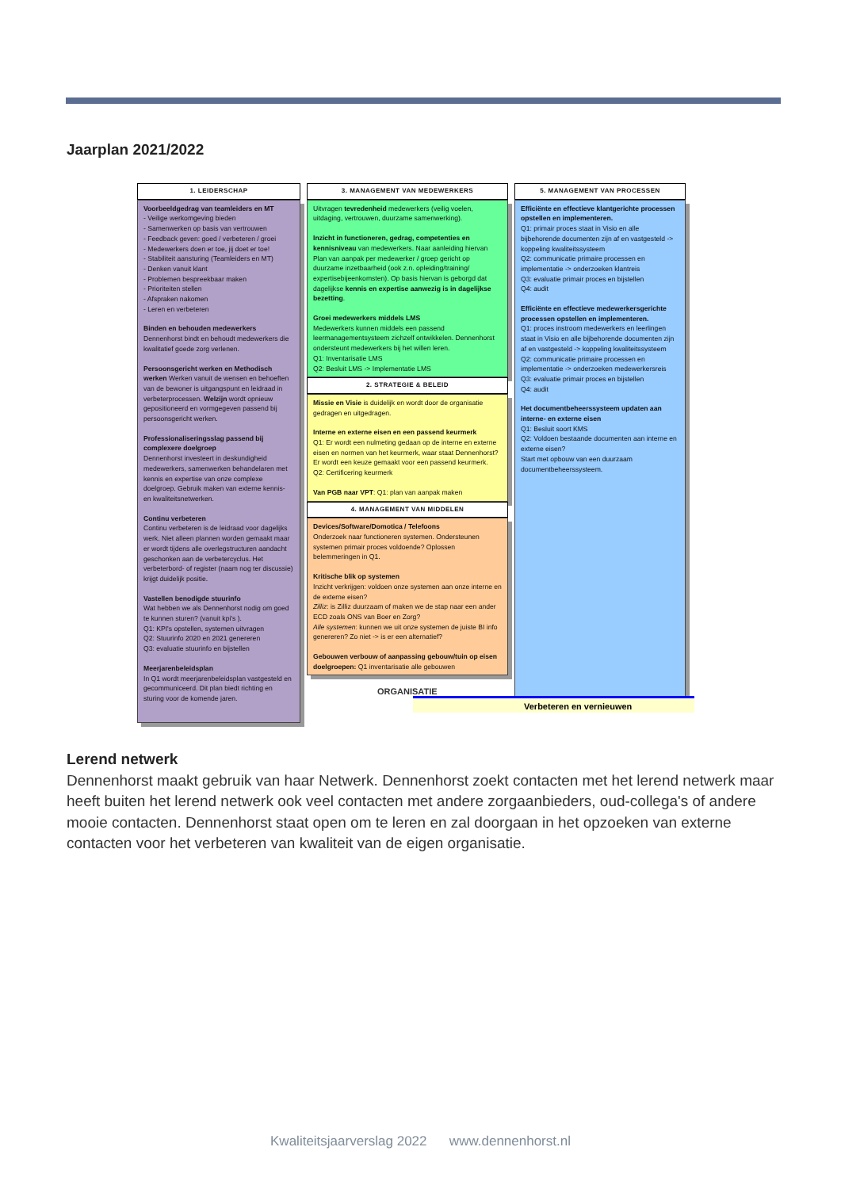Jaarplan 2021/2022
1. LEIDERSCHAP
Voorbeeldgedrag van teamleiders en MT
- Veilige werkomgeving bieden
- Samenwerken op basis van vertrouwen
- Feedback geven: goed / verbeteren / groei
- Medewerkers doen er toe, jij doet er toe!
- Stabiliteit aansturing (Teamleiders en MT)
- Denken vanuit klant
- Problemen bespreekbaar maken
- Prioriteiten stellen
- Afspraken nakomen
- Leren en verbeteren
Binden en behouden medewerkers
Dennenhorst bindt en behoudt medewerkers die kwalitatief goede zorg verlenen.
Persoonsgericht werken en Methodisch werken Werken vanuit de wensen en behoeften van de bewoner is uitgangspunt en leidraad in verbeterprocessen. Welzijn wordt opnieuw gepositioneerd en vormgegeven passend bij persoonsgericht werken.
Professionaliseringsslag passend bij complexere doelgroep
Dennenhorst investeert in deskundigheid medewerkers, samenwerken behandelaren met kennis en expertise van onze complexe doelgroep. Gebruik maken van externe kennis- en kwaliteitsnetwerken.
Continu verbeteren
Continu verbeteren is de leidraad voor dagelijks werk. Niet alleen plannen worden gemaakt maar er wordt tijdens alle overlegstructuren aandacht geschonken aan de verbetercyclus. Het verbeterbord- of register (naam nog ter discussie) krijgt duidelijk positie.
Vastellen benodigde stuurinfo
Wat hebben we als Dennenhorst nodig om goed te kunnen sturen? (vanuit kpi's ).
Q1: KPI's opstellen, systemen uitvragen
Q2: Stuurinfo 2020 en 2021 genereren
Q3: evaluatie stuurinfo en bijstellen
Meerjarenbeleidsplan
In Q1 wordt meerjarenbeleidsplan vastgesteld en gecommuniceerd. Dit plan biedt richting en sturing voor de komende jaren.
3. MANAGEMENT VAN MEDEWERKERS
Uitvragen tevredenheid medewerkers (veilig voelen, uitdaging, vertrouwen, duurzame samenwerking).
Inzicht in functioneren, gedrag, competenties en kennisniveau van medewerkers. Naar aanleiding hiervan Plan van aanpak per medewerker / groep gericht op duurzame inzetbaarheid (ook z.n. opleiding/training/ expertisebijeenkomsten). Op basis hiervan is geborgd dat dagelijkse kennis en expertise aanwezig is in dagelijkse bezetting.
Groei medewerkers middels LMS
Medewerkers kunnen middels een passend leermanagementsysteem zichzelf ontwikkelen. Dennenhorst ondersteunt medewerkers bij het willen leren.
Q1: Inventarisatie LMS
Q2: Besluit LMS -> Implementatie LMS
2. STRATEGIE & BELEID
Missie en Visie is duidelijk en wordt door de organisatie gedragen en uitgedragen.
Interne en externe eisen en een passend keurmerk
Q1: Er wordt een nulmeting gedaan op de interne en externe eisen en normen van het keurmerk, waar staat Dennenhorst? Er wordt een keuze gemaakt voor een passend keurmerk.
Q2: Certificering keurmerk
Van PGB naar VPT: Q1: plan van aanpak maken
4. MANAGEMENT VAN MIDDELEN
Devices/Software/Domotica / Telefoons
Onderzoek naar functioneren systemen. Ondersteunen systemen primair proces voldoende? Oplossen belemmeringen in Q1.
Kritische blik op systemen
Inzicht verkrijgen: voldoen onze systemen aan onze interne en de externe eisen?
Zilliz: is Zilliz duurzaam of maken we de stap naar een ander ECD zoals ONS van Boer en Zorg?
Alle systemen: kunnen we uit onze systemen de juiste BI info genereren? Zo niet -> is er een alternatief?
Gebouwen verbouw of aanpassing gebouw/tuin op eisen doelgroepen: Q1 inventarisatie alle gebouwen
5. MANAGEMENT VAN PROCESSEN
Efficiënte en effectieve klantgerichte processen opstellen en implementeren.
Q1: primair proces staat in Visio en alle bijbehorende documenten zijn af en vastgesteld -> koppeling kwaliteitssysteem
Q2: communicatie primaire processen en implementatie -> onderzoeken klantreis
Q3: evaluatie primair proces en bijstellen
Q4: audit
Efficiënte en effectieve medewerkersgerichte processen opstellen en implementeren.
Q1: proces instroom medewerkers en leerlingen staat in Visio en alle bijbehorende documenten zijn af en vastgesteld -> koppeling kwaliteitssysteem
Q2: communicatie primaire processen en implementatie -> onderzoeken medewerkersreis
Q3: evaluatie primair proces en bijstellen
Q4: audit
Het documentbeheerssysteem updaten aan interne- en externe eisen
Q1: Besluit soort KMS
Q2: Voldoen bestaande documenten aan interne en externe eisen?
Start met opbouw van een duurzaam documentbeheerssysteem.
ORGANISATIE
Verbeteren en vernieuwen
Lerend netwerk
Dennenhorst maakt gebruik van haar Netwerk. Dennenhorst zoekt contacten met het lerend netwerk maar heeft buiten het lerend netwerk ook veel contacten met andere zorgaanbieders, oud-collega's of andere mooie contacten. Dennenhorst staat open om te leren en zal doorgaan in het opzoeken van externe contacten voor het verbeteren van kwaliteit van de eigen organisatie.
Kwaliteitsjaarverslag 2022 www.dennenhorst.nl